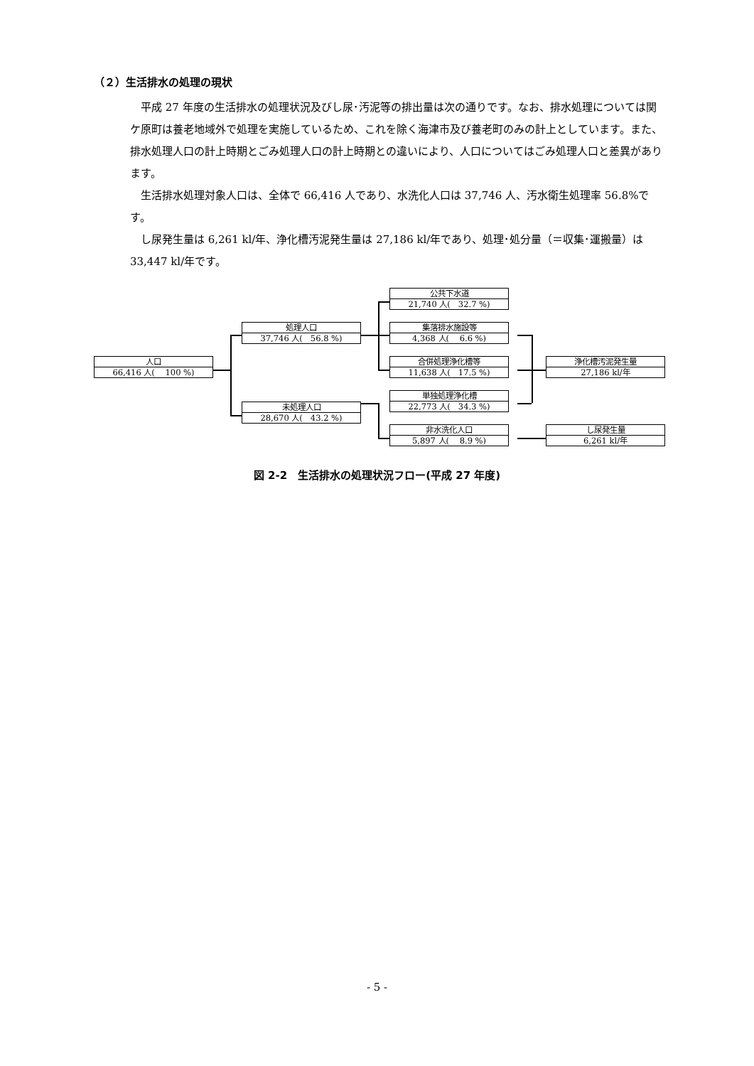（２）生活排水の処理の現状
平成 27 年度の生活排水の処理状況及びし尿･汚泥等の排出量は次の通りです。なお、排水処理については関ケ原町は養老地域外で処理を実施しているため、これを除く海津市及び養老町のみの計上としています。また、排水処理人口の計上時期とごみ処理人口の計上時期との違いにより、人口についてはごみ処理人口と差異があります。
生活排水処理対象人口は、全体で 66,416 人であり、水洗化人口は 37,746 人、汚水衛生処理率 56.8%です。
し尿発生量は 6,261 kl/年、浄化槽汚泥発生量は 27,186 kl/年であり、処理･処分量（＝収集･運搬量）は 33,447 kl/年です。
人口
66,416 人(　 100 %)
処理人口
37,746 人(　56.8 %)
未処理人口
28,670 人(　43.2 %)
公共下水道
21,740 人(　32.7 %)
集落排水施設等
4,368 人(　 6.6 %)
合併処理浄化槽等
11,638 人(　17.5 %)
単独処理浄化槽
22,773 人(　34.3 %)
非水洗化人口
5,897 人(　 8.9 %)
浄化槽汚泥発生量
27,186 kl/年
し尿発生量
6,261 kl/年
図 2-2　生活排水の処理状況フロー(平成 27 年度)
- 5 -